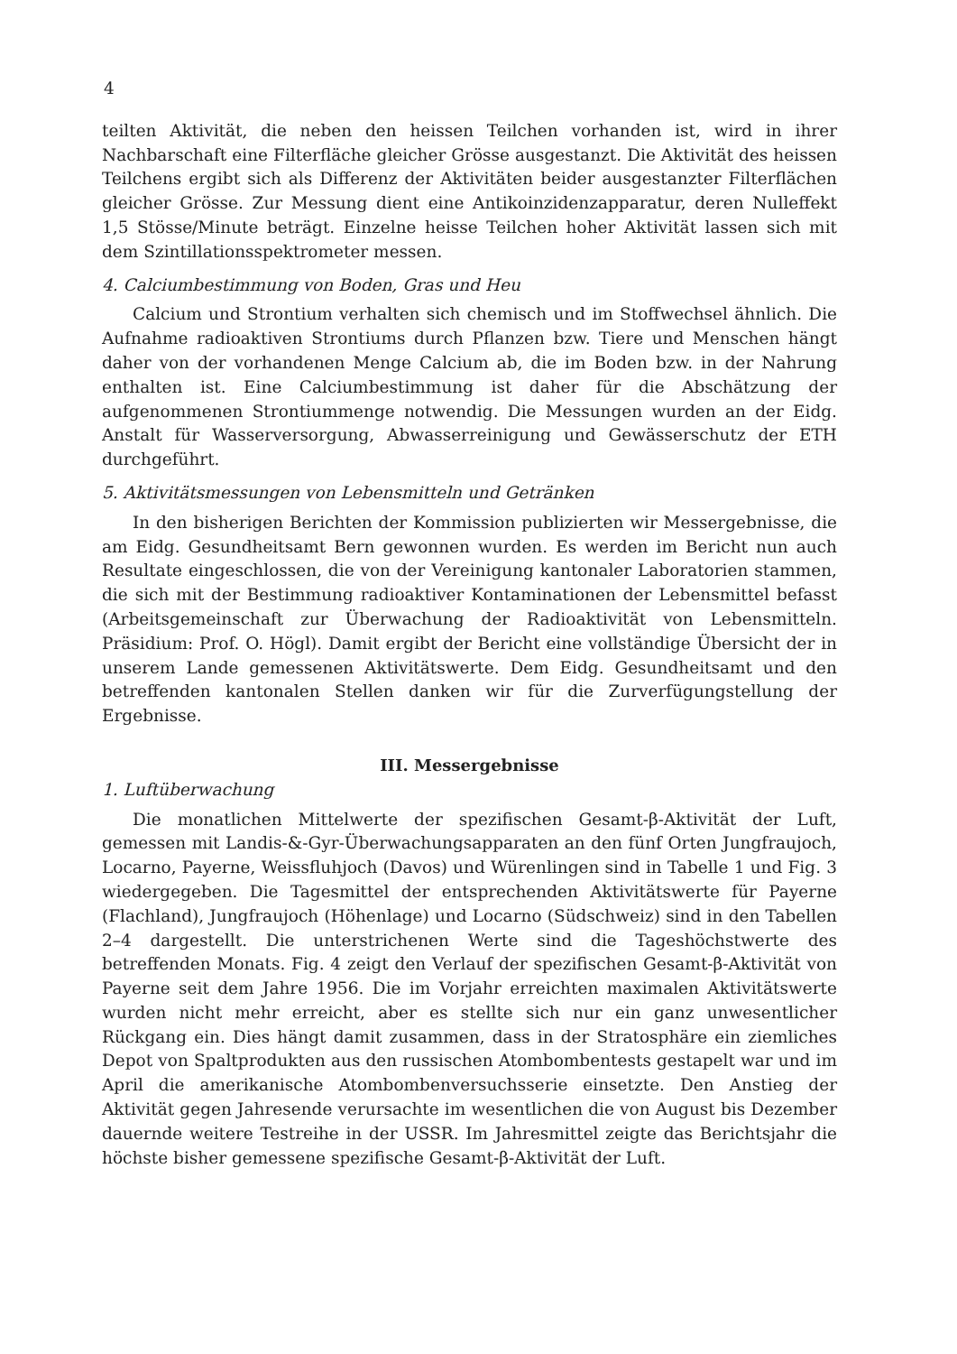4
teilten Aktivität, die neben den heissen Teilchen vorhanden ist, wird in ihrer Nachbarschaft eine Filterfläche gleicher Grösse ausgestanzt. Die Aktivität des heissen Teilchens ergibt sich als Differenz der Aktivitäten beider ausgestanzter Filterflächen gleicher Grösse. Zur Messung dient eine Antikoinzidenzapparatur, deren Nulleffekt 1,5 Stösse/Minute beträgt. Einzelne heisse Teilchen hoher Aktivität lassen sich mit dem Szintillationsspektrometer messen.
4. Calciumbestimmung von Boden, Gras und Heu
Calcium und Strontium verhalten sich chemisch und im Stoffwechsel ähnlich. Die Aufnahme radioaktiven Strontiums durch Pflanzen bzw. Tiere und Menschen hängt daher von der vorhandenen Menge Calcium ab, die im Boden bzw. in der Nahrung enthalten ist. Eine Calciumbestimmung ist daher für die Abschätzung der aufgenommenen Strontiummenge notwendig. Die Messungen wurden an der Eidg. Anstalt für Wasserversorgung, Abwasserreinigung und Gewässerschutz der ETH durchgeführt.
5. Aktivitätsmessungen von Lebensmitteln und Getränken
In den bisherigen Berichten der Kommission publizierten wir Messergebnisse, die am Eidg. Gesundheitsamt Bern gewonnen wurden. Es werden im Bericht nun auch Resultate eingeschlossen, die von der Vereinigung kantonaler Laboratorien stammen, die sich mit der Bestimmung radioaktiver Kontaminationen der Lebensmittel befasst (Arbeitsgemeinschaft zur Überwachung der Radioaktivität von Lebensmitteln. Präsidium: Prof. O. Högl). Damit ergibt der Bericht eine vollständige Übersicht der in unserem Lande gemessenen Aktivitätswerte. Dem Eidg. Gesundheitsamt und den betreffenden kantonalen Stellen danken wir für die Zurverfügungstellung der Ergebnisse.
III. Messergebnisse
1. Luftüberwachung
Die monatlichen Mittelwerte der spezifischen Gesamt-β-Aktivität der Luft, gemessen mit Landis-&-Gyr-Überwachungsapparaten an den fünf Orten Jungfraujoch, Locarno, Payerne, Weissfluhjoch (Davos) und Würenlingen sind in Tabelle 1 und Fig. 3 wiedergegeben. Die Tagesmittel der entsprechenden Aktivitätswerte für Payerne (Flachland), Jungfraujoch (Höhenlage) und Locarno (Südschweiz) sind in den Tabellen 2–4 dargestellt. Die unterstrichenen Werte sind die Tageshöchstwerte des betreffenden Monats. Fig. 4 zeigt den Verlauf der spezifischen Gesamt-β-Aktivität von Payerne seit dem Jahre 1956. Die im Vorjahr erreichten maximalen Aktivitätswerte wurden nicht mehr erreicht, aber es stellte sich nur ein ganz unwesentlicher Rückgang ein. Dies hängt damit zusammen, dass in der Stratosphäre ein ziemliches Depot von Spaltprodukten aus den russischen Atombombentests gestapelt war und im April die amerikanische Atombombenversuchsserie einsetzte. Den Anstieg der Aktivität gegen Jahresende verursachte im wesentlichen die von August bis Dezember dauernde weitere Testreihe in der USSR. Im Jahresmittel zeigte das Berichtsjahr die höchste bisher gemessene spezifische Gesamt-β-Aktivität der Luft.